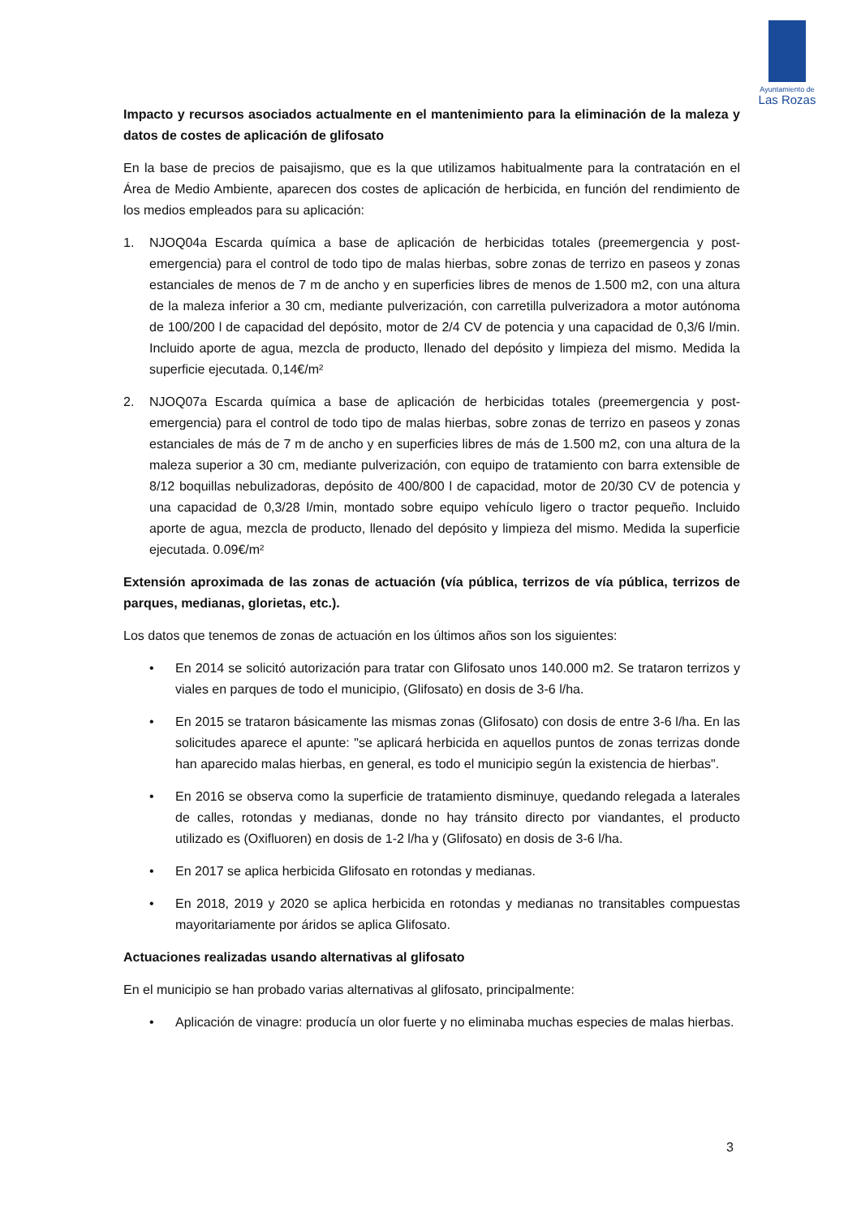Ayuntamiento de
Las Rozas
Impacto y recursos asociados actualmente en el mantenimiento para la eliminación de la maleza y datos de costes de aplicación de glifosato
En la base de precios de paisajismo, que es la que utilizamos habitualmente para la contratación en el Área de Medio Ambiente, aparecen dos costes de aplicación de herbicida, en función del rendimiento de los medios empleados para su aplicación:
1. NJOQ04a Escarda química a base de aplicación de herbicidas totales (preemergencia y post-emergencia) para el control de todo tipo de malas hierbas, sobre zonas de terrizo en paseos y zonas estanciales de menos de 7 m de ancho y en superficies libres de menos de 1.500 m2, con una altura de la maleza inferior a 30 cm, mediante pulverización, con carretilla pulverizadora a motor autónoma de 100/200 l de capacidad del depósito, motor de 2/4 CV de potencia y una capacidad de 0,3/6 l/min. Incluido aporte de agua, mezcla de producto, llenado del depósito y limpieza del mismo. Medida la superficie ejecutada. 0,14€/m²
2. NJOQ07a Escarda química a base de aplicación de herbicidas totales (preemergencia y post-emergencia) para el control de todo tipo de malas hierbas, sobre zonas de terrizo en paseos y zonas estanciales de más de 7 m de ancho y en superficies libres de más de 1.500 m2, con una altura de la maleza superior a 30 cm, mediante pulverización, con equipo de tratamiento con barra extensible de 8/12 boquillas nebulizadoras, depósito de 400/800 l de capacidad, motor de 20/30 CV de potencia y una capacidad de 0,3/28 l/min, montado sobre equipo vehículo ligero o tractor pequeño. Incluido aporte de agua, mezcla de producto, llenado del depósito y limpieza del mismo. Medida la superficie ejecutada. 0.09€/m²
Extensión aproximada de las zonas de actuación (vía pública, terrizos de vía pública, terrizos de parques, medianas, glorietas, etc.).
Los datos que tenemos de zonas de actuación en los últimos años son los siguientes:
• En 2014 se solicitó autorización para tratar con Glifosato unos 140.000 m2. Se trataron terrizos y viales en parques de todo el municipio, (Glifosato) en dosis de 3-6 l/ha.
• En 2015 se trataron básicamente las mismas zonas (Glifosato) con dosis de entre 3-6 l/ha. En las solicitudes aparece el apunte: "se aplicará herbicida en aquellos puntos de zonas terrizas donde han aparecido malas hierbas, en general, es todo el municipio según la existencia de hierbas".
• En 2016 se observa como la superficie de tratamiento disminuye, quedando relegada a laterales de calles, rotondas y medianas, donde no hay tránsito directo por viandantes, el producto utilizado es (Oxifluoren) en dosis de 1-2 l/ha y (Glifosato) en dosis de 3-6 l/ha.
• En 2017 se aplica herbicida Glifosato en rotondas y medianas.
• En 2018, 2019 y 2020 se aplica herbicida en rotondas y medianas no transitables compuestas mayoritariamente por áridos se aplica Glifosato.
Actuaciones realizadas usando alternativas al glifosato
En el municipio se han probado varias alternativas al glifosato, principalmente:
• Aplicación de vinagre: producía un olor fuerte y no eliminaba muchas especies de malas hierbas.
3